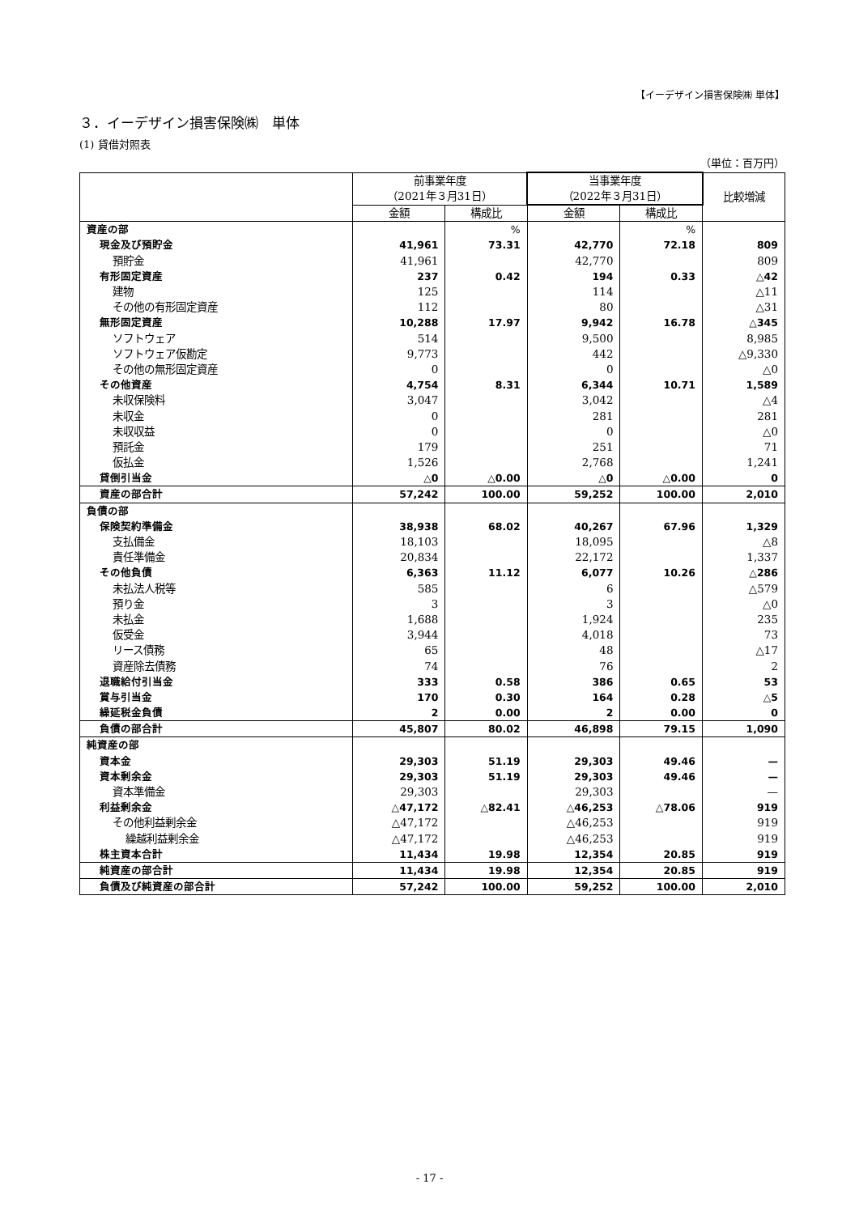【イーデザイン損害保険㈱ 単体】
３．イーデザイン損害保険㈱　単体
(1) 貸借対照表
（単位：百万円）
| | 前事業年度 （2021年３月31日） | | 当事業年度 （2022年３月31日） | | 比較増減 |
| --- | --- | --- | --- | --- | --- |
| | 金額 | 構成比 | 金額 | 構成比 | |
| 資産の部 | | % | | % | |
| 現金及び預貯金 | 41,961 | 73.31 | 42,770 | 72.18 | 809 |
| 預貯金 | 41,961 | | 42,770 | | 809 |
| 有形固定資産 | 237 | 0.42 | 194 | 0.33 | △42 |
| 建物 | 125 | | 114 | | △11 |
| その他の有形固定資産 | 112 | | 80 | | △31 |
| 無形固定資産 | 10,288 | 17.97 | 9,942 | 16.78 | △345 |
| ソフトウェア | 514 | | 9,500 | | 8,985 |
| ソフトウェア仮勘定 | 9,773 | | 442 | | △9,330 |
| その他の無形固定資産 | 0 | | 0 | | △0 |
| その他資産 | 4,754 | 8.31 | 6,344 | 10.71 | 1,589 |
| 未収保険料 | 3,047 | | 3,042 | | △4 |
| 未収金 | 0 | | 281 | | 281 |
| 未収収益 | 0 | | 0 | | △0 |
| 預託金 | 179 | | 251 | | 71 |
| 仮払金 | 1,526 | | 2,768 | | 1,241 |
| 貸倒引当金 | △0 | △0.00 | △0 | △0.00 | 0 |
| 資産の部合計 | 57,242 | 100.00 | 59,252 | 100.00 | 2,010 |
| 負債の部 | | | | | |
| 保険契約準備金 | 38,938 | 68.02 | 40,267 | 67.96 | 1,329 |
| 支払備金 | 18,103 | | 18,095 | | △8 |
| 責任準備金 | 20,834 | | 22,172 | | 1,337 |
| その他負債 | 6,363 | 11.12 | 6,077 | 10.26 | △286 |
| 未払法人税等 | 585 | | 6 | | △579 |
| 預り金 | 3 | | 3 | | △0 |
| 未払金 | 1,688 | | 1,924 | | 235 |
| 仮受金 | 3,944 | | 4,018 | | 73 |
| リース債務 | 65 | | 48 | | △17 |
| 資産除去債務 | 74 | | 76 | | 2 |
| 退職給付引当金 | 333 | 0.58 | 386 | 0.65 | 53 |
| 賞与引当金 | 170 | 0.30 | 164 | 0.28 | △5 |
| 繰延税金負債 | 2 | 0.00 | 2 | 0.00 | 0 |
| 負債の部合計 | 45,807 | 80.02 | 46,898 | 79.15 | 1,090 |
| 純資産の部 | | | | | |
| 資本金 | 29,303 | 51.19 | 29,303 | 49.46 | — |
| 資本剰余金 | 29,303 | 51.19 | 29,303 | 49.46 | — |
| 資本準備金 | 29,303 | | 29,303 | | — |
| 利益剰余金 | △47,172 | △82.41 | △46,253 | △78.06 | 919 |
| その他利益剰余金 | △47,172 | | △46,253 | | 919 |
| 繰越利益剰余金 | △47,172 | | △46,253 | | 919 |
| 株主資本合計 | 11,434 | 19.98 | 12,354 | 20.85 | 919 |
| 純資産の部合計 | 11,434 | 19.98 | 12,354 | 20.85 | 919 |
| 負債及び純資産の部合計 | 57,242 | 100.00 | 59,252 | 100.00 | 2,010 |
- 17 -